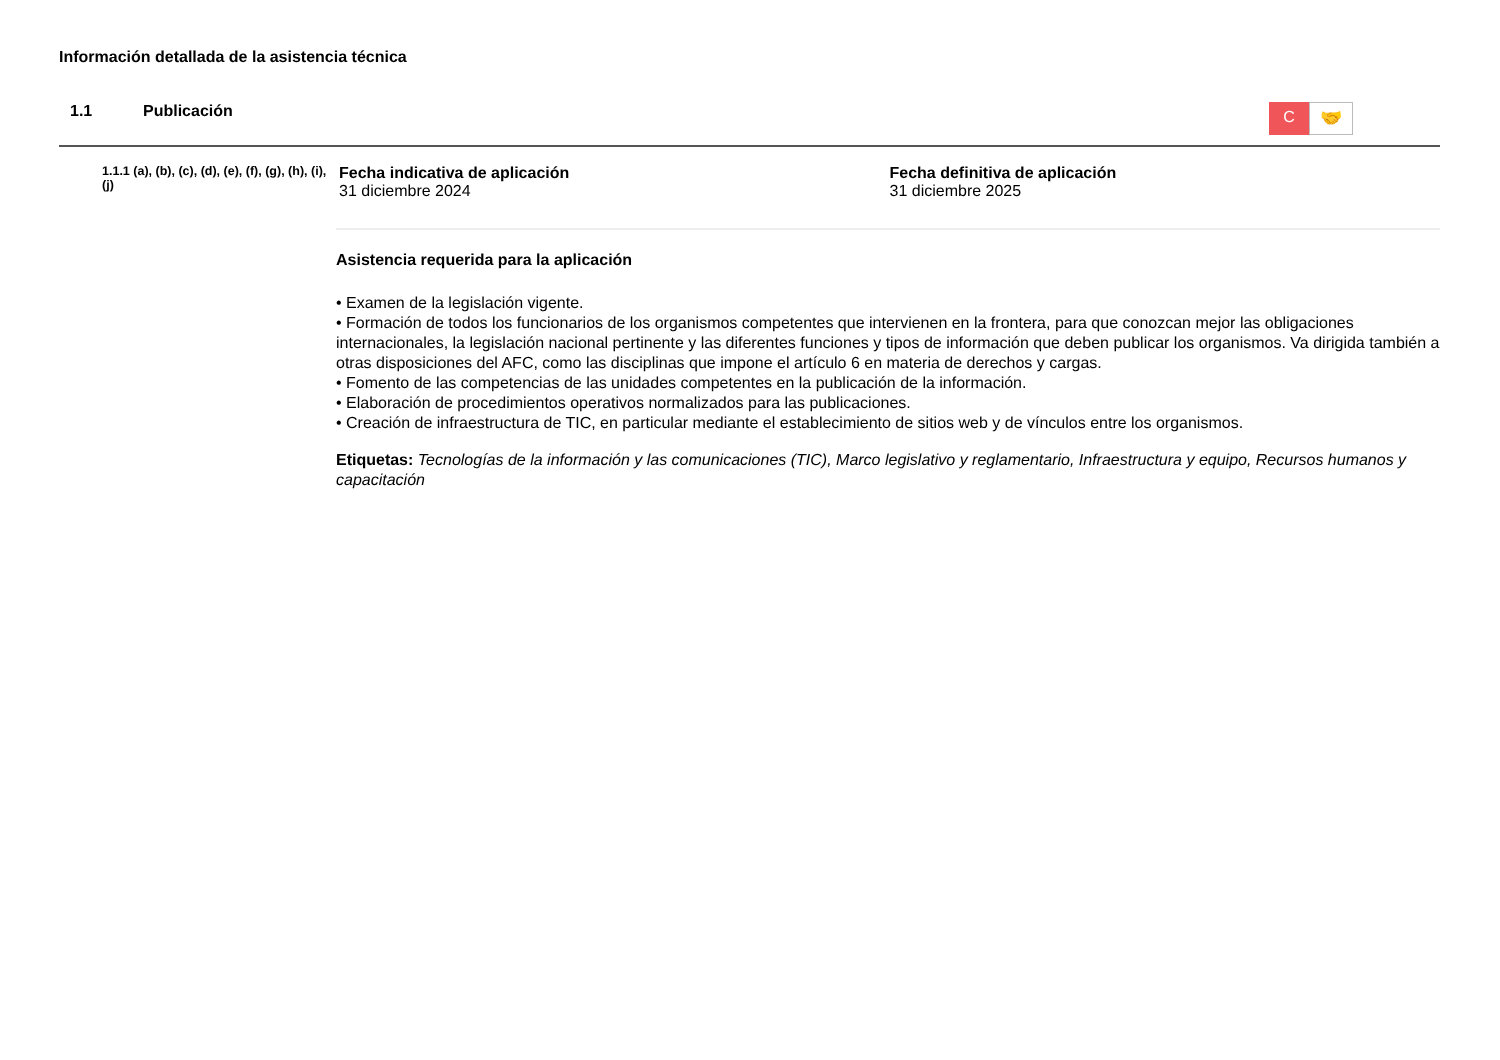Información detallada de la asistencia técnica
1.1 Publicación
C
🤝
1.1.1 (a), (b), (c), (d), (e), (f), (g), (h), (i), (j)
Fecha indicativa de aplicación
31 diciembre 2024
Fecha definitiva de aplicación
31 diciembre 2025
Asistencia requerida para la aplicación
• Examen de la legislación vigente.
• Formación de todos los funcionarios de los organismos competentes que intervienen en la frontera, para que conozcan mejor las obligaciones internacionales, la legislación nacional pertinente y las diferentes funciones y tipos de información que deben publicar los organismos. Va dirigida también a otras disposiciones del AFC, como las disciplinas que impone el artículo 6 en materia de derechos y cargas.
• Fomento de las competencias de las unidades competentes en la publicación de la información.
• Elaboración de procedimientos operativos normalizados para las publicaciones.
• Creación de infraestructura de TIC, en particular mediante el establecimiento de sitios web y de vínculos entre los organismos.
Etiquetas: Tecnologías de la información y las comunicaciones (TIC), Marco legislativo y reglamentario, Infraestructura y equipo, Recursos humanos y capacitación